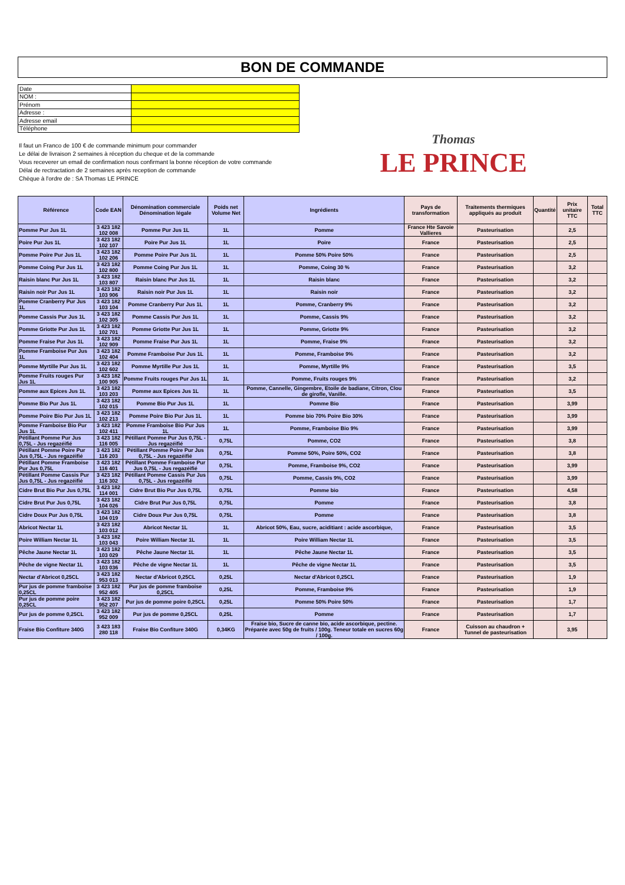BON DE COMMANDE
| Date | |
| NOM : | |
| Prénom | |
| Adresse : | |
| Adresse email | |
| Téléphone | |
Il faut un Franco de 100 € de commande minimum pour commander
Le délai de livraison 2 semaines à réception du cheque et de la commande
Vous receverer un email de confirmation nous confirmant la bonne réception de votre commande
Délai de rectractation de 2 semaines après reception de commande
Chèque à l'ordre de : SA Thomas LE PRINCE
Thomas
LE PRINCE
| Référence | Code EAN | Dénomination commerciale Dénomination légale | Poids net Volume Net | Ingrédients | Pays de transformation | Traitements thermiques appliqués au produit | Quantité | Prix unitaire TTC | Total TTC |
| --- | --- | --- | --- | --- | --- | --- | --- | --- | --- |
| Pomme Pur Jus 1L | 3 423 182 102 008 | Pomme Pur Jus 1L | 1L | Pomme | France Hte Savoie Vallieres | Pasteurisation | | 2,5 | |
| Poire Pur Jus 1L | 3 423 182 102 107 | Poire Pur Jus 1L | 1L | Poire | France | Pasteurisation | | 2,5 | |
| Pomme Poire Pur Jus 1L | 3 423 182 102 206 | Pomme Poire Pur Jus 1L | 1L | Pomme 50% Poire 50% | France | Pasteurisation | | 2,5 | |
| Pomme Coing Pur Jus 1L | 3 423 182 102 800 | Pomme Coing Pur Jus 1L | 1L | Pomme, Coing 30 % | France | Pasteurisation | | 3,2 | |
| Raisin blanc Pur Jus 1L | 3 423 182 103 807 | Raisin blanc Pur Jus 1L | 1L | Raisin blanc | France | Pasteurisation | | 3,2 | |
| Raisin noir Pur Jus 1L | 3 423 182 103 906 | Raisin noir Pur Jus 1L | 1L | Raisin noir | France | Pasteurisation | | 3,2 | |
| Pomme Cranberry Pur Jus 1L | 3 423 182 103 104 | Pomme Cranberry Pur Jus 1L | 1L | Pomme, Cranberry 9% | France | Pasteurisation | | 3,2 | |
| Pomme Cassis Pur Jus 1L | 3 423 182 102 305 | Pomme Cassis Pur Jus 1L | 1L | Pomme, Cassis 9% | France | Pasteurisation | | 3,2 | |
| Pomme Griotte Pur Jus 1L | 3 423 182 102 701 | Pomme Griotte Pur Jus 1L | 1L | Pomme, Griotte 9% | France | Pasteurisation | | 3,2 | |
| Pomme Fraise Pur Jus 1L | 3 423 182 102 909 | Pomme Fraise Pur Jus 1L | 1L | Pomme, Fraise 9% | France | Pasteurisation | | 3,2 | |
| Pomme Framboise Pur Jus 1L | 3 423 182 102 404 | Pomme Framboise Pur Jus 1L | 1L | Pomme, Framboise 9% | France | Pasteurisation | | 3,2 | |
| Pomme Myrtille Pur Jus 1L | 3 423 182 102 602 | Pomme Myrtille Pur Jus 1L | 1L | Pomme, Myrtille 9% | France | Pasteurisation | | 3,5 | |
| Pomme Fruits rouges Pur Jus 1L | 3 423 182 100 905 | Pomme Fruits rouges Pur Jus 1L | 1L | Pomme, Fruits rouges 9% | France | Pasteurisation | | 3,2 | |
| Pomme aux Epices Jus 1L | 3 423 182 103 203 | Pomme aux Epices Jus 1L | 1L | Pomme, Cannelle, Gingembre, Etoile de badiane, Citron, Clou de girofle, Vanille. | France | Pasteurisation | | 3,5 | |
| Pomme Bio Pur Jus 1L | 3 423 182 102 015 | Pomme Bio Pur Jus 1L | 1L | Pomme Bio | France | Pasteurisation | | 3,99 | |
| Pomme Poire Bio Pur Jus 1L | 3 423 182 102 213 | Pomme Poire Bio Pur Jus 1L | 1L | Pomme bio 70% Poire Bio 30% | France | Pasteurisation | | 3,99 | |
| Pomme Framboise Bio Pur Jus 1L | 3 423 182 102 411 | Pomme Framboise Bio Pur Jus 1L | 1L | Pomme, Framboise Bio 9% | France | Pasteurisation | | 3,99 | |
| Pétillant Pomme Pur Jus 0,75L - Jus regazéifié | 3 423 182 116 005 | Pétillant Pomme Pur Jus 0,75L - Jus regazéifié | 0,75L | Pomme, CO2 | France | Pasteurisation | | 3,8 | |
| Pétillant Pomme Poire Pur Jus 0,75L - Jus regazéifié | 3 423 182 116 203 | Pétillant Pomme Poire Pur Jus 0,75L - Jus regazéifié | 0,75L | Pomme 50%, Poire 50%, CO2 | France | Pasteurisation | | 3,8 | |
| Pétillant Pomme Framboise Pur Jus 0,75L | 3 423 182 116 401 | Pétillant Pomme Framboise Pur Jus 0,75L - Jus regazéifié | 0,75L | Pomme, Framboise 9%, CO2 | France | Pasteurisation | | 3,99 | |
| Pétillant Pomme Cassis Pur Jus 0,75L - Jus regazéifié | 3 423 182 116 302 | Pétillant Pomme Cassis Pur Jus 0,75L - Jus regazéifié | 0,75L | Pomme, Cassis 9%, CO2 | France | Pasteurisation | | 3,99 | |
| Cidre Brut Bio Pur Jus 0,75L | 3 423 182 114 001 | Cidre Brut Bio Pur Jus 0,75L | 0,75L | Pomme bio | France | Pasteurisation | | 4,58 | |
| Cidre Brut Pur Jus 0,75L | 3 423 182 104 026 | Cidre Brut Pur Jus 0,75L | 0,75L | Pomme | France | Pasteurisation | | 3,8 | |
| Cidre Doux Pur Jus 0,75L | 3 423 182 104 019 | Cidre Doux Pur Jus 0,75L | 0,75L | Pomme | France | Pasteurisation | | 3,8 | |
| Abricot Nectar 1L | 3 423 182 103 012 | Abricot Nectar 1L | 1L | Abricot 50%, Eau, sucre, aciditiant : acide ascorbique, | France | Pasteurisation | | 3,5 | |
| Poire William Nectar 1L | 3 423 182 103 043 | Poire William Nectar 1L | 1L | Poire William Nectar 1L | France | Pasteurisation | | 3,5 | |
| Pêche Jaune Nectar 1L | 3 423 182 103 029 | Pêche Jaune Nectar 1L | 1L | Pêche Jaune Nectar 1L | France | Pasteurisation | | 3,5 | |
| Pêche de vigne Nectar 1L | 3 423 182 103 036 | Pêche de vigne Nectar 1L | 1L | Pêche de vigne Nectar 1L | France | Pasteurisation | | 3,5 | |
| Nectar d'Abricot 0,25CL | 3 423 182 953 013 | Nectar d'Abricot 0,25CL | 0,25L | Nectar d'Abricot 0,25CL | France | Pasteurisation | | 1,9 | |
| Pur jus de pomme framboise 0,25CL | 3 423 182 952 405 | Pur jus de pomme framboise 0,25CL | 0,25L | Pomme, Framboise 9% | France | Pasteurisation | | 1,9 | |
| Pur jus de pomme poire 0,25CL | 3 423 182 952 207 | Pur jus de pomme poire 0,25CL | 0,25L | Pomme 50% Poire 50% | France | Pasteurisation | | 1,7 | |
| Pur jus de pomme 0,25CL | 3 423 182 952 009 | Pur jus de pomme 0,25CL | 0,25L | Pomme | France | Pasteurisation | | 1,7 | |
| Fraise Bio Confiture 340G | 3 423 183 280 118 | Fraise Bio Confiture 340G | 0,34KG | Fraise bio, Sucre de canne bio, acide ascorbique, pectine. Préparée avec 50g de fruits / 100g. Teneur totale en sucres 60g / 100g. | France | Cuisson au chaudron + Tunnel de pasteurisation | | 3,95 | |